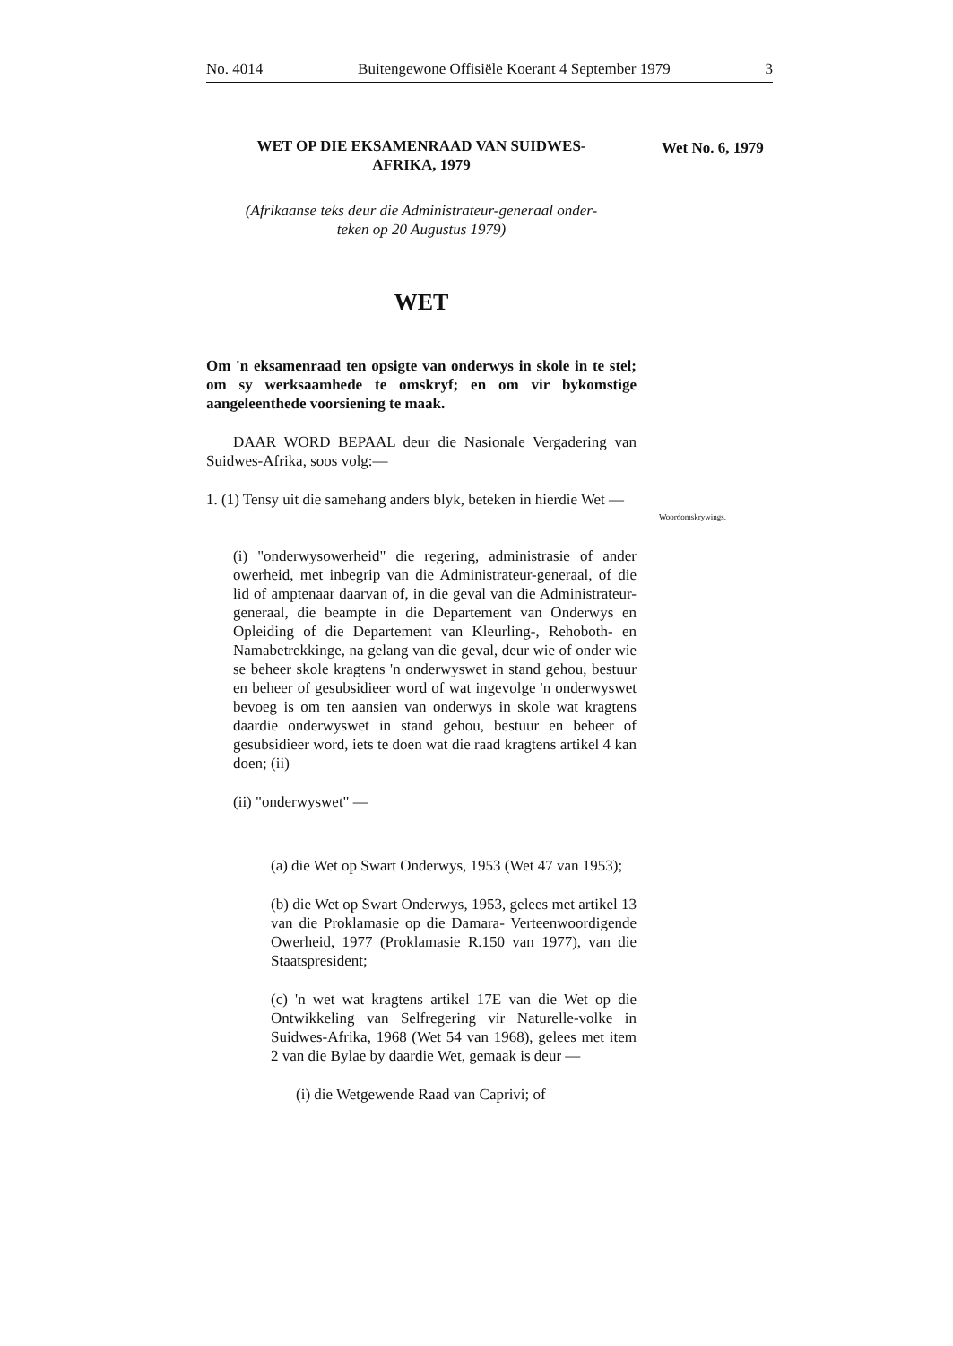No. 4014 Buitengewone Offisiële Koerant 4 September 1979 3
Wet No. 6, 1979
Woordomskrywings.
WET OP DIE EKSAMENRAAD VAN SUIDWES-
AFRIKA, 1979
(Afrikaanse teks deur die Administrateur-generaal onder-
teken op 20 Augustus 1979)
WET
Om 'n eksamenraad ten opsigte van onderwys in skole in te stel; om sy werksaamhede te omskryf; en om vir bykomstige aangeleenthede voorsiening te maak.
DAAR WORD BEPAAL deur die Nasionale Vergadering van Suidwes-Afrika, soos volg:—
1. (1) Tensy uit die samehang anders blyk, beteken in hierdie Wet —
(i) "onderwysowerheid" die regering, administrasie of ander owerheid, met inbegrip van die Administrateur-generaal, of die lid of amptenaar daarvan of, in die geval van die Administrateur-generaal, die beampte in die Departement van Onderwys en Opleiding of die Departement van Kleurling-, Rehoboth- en Namabetrekkinge, na gelang van die geval, deur wie of onder wie se beheer skole kragtens 'n onderwyswet in stand gehou, bestuur en beheer of gesubsidieer word of wat ingevolge 'n onderwyswet bevoeg is om ten aansien van onderwys in skole wat kragtens daardie onderwyswet in stand gehou, bestuur en beheer of gesubsidieer word, iets te doen wat die raad kragtens artikel 4 kan doen; (ii)
(ii) "onderwyswet" —
(a) die Wet op Swart Onderwys, 1953 (Wet 47 van 1953);
(b) die Wet op Swart Onderwys, 1953, gelees met artikel 13 van die Proklamasie op die Damara- Verteenwoordigende Owerheid, 1977 (Proklamasie R.150 van 1977), van die Staatspresident;
(c) 'n wet wat kragtens artikel 17E van die Wet op die Ontwikkeling van Selfregering vir Naturelle-volke in Suidwes-Afrika, 1968 (Wet 54 van 1968), gelees met item 2 van die Bylae by daardie Wet, gemaak is deur —
(i) die Wetgewende Raad van Caprivi; of